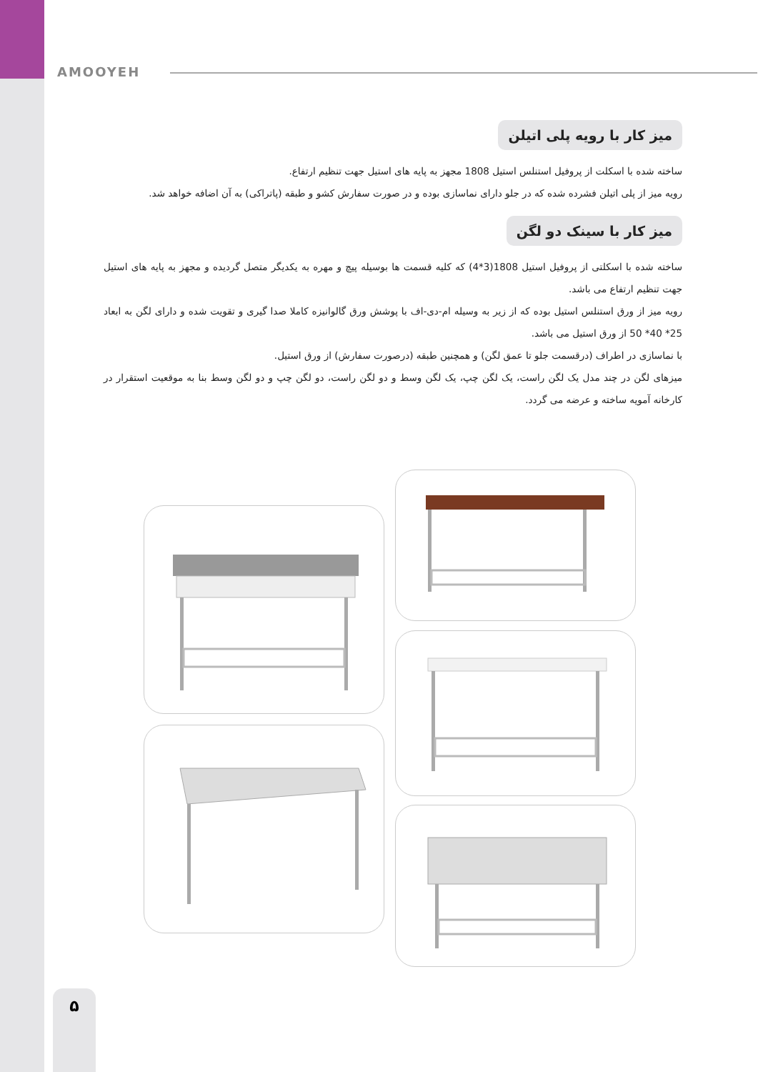AMOOYEH
میز کار با رویه پلی اتیلن
ساخته شده با اسکلت از پروفیل استنلس استیل 1808 مجهز به پایه های استیل جهت تنظیم ارتفاع.
رویه میز از پلی اتیلن فشرده شده که در جلو دارای نماسازی بوده و در صورت سفارش کشو و طبقه (پاتراکی) به آن اضافه خواهد شد.
میز کار با سینک دو لگن
ساخته شده با اسکلتی از پروفیل استیل 1808(3*4) که کلیه قسمت ها بوسیله پیچ و مهره به یکدیگر متصل گردیده و مجهز به پایه های استیل جهت تنظیم ارتفاع می باشد.
رویه میز از ورق استنلس استیل بوده که از زیر به وسیله ام-دی-اف با پوشش ورق گالوانیزه کاملا صدا گیری و تقویت شده و دارای لگن به ابعاد 25* 40* 50 از ورق استیل می باشد.
با نماسازی در اطراف (درقسمت جلو تا عمق لگن) و همچنین طبقه (درصورت سفارش) از ورق استیل.
میزهای لگن در چند مدل یک لگن راست، یک لگن چپ، یک لگن وسط و دو لگن راست، دو لگن چپ و دو لگن وسط بنا به موقعیت استقرار در کارخانه آمویه ساخته و عرضه می گردد.
۵